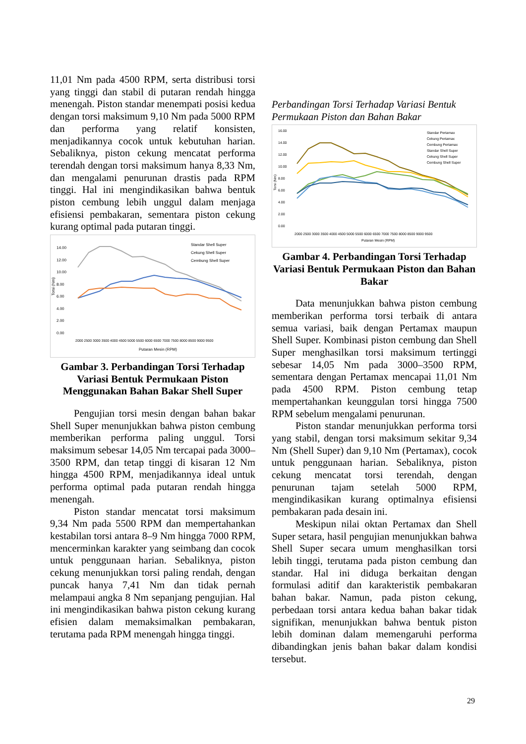11,01 Nm pada 4500 RPM, serta distribusi torsi yang tinggi dan stabil di putaran rendah hingga menengah. Piston standar menempati posisi kedua dengan torsi maksimum 9,10 Nm pada 5000 RPM dan performa yang relatif konsisten, menjadikannya cocok untuk kebutuhan harian. Sebaliknya, piston cekung mencatat performa terendah dengan torsi maksimum hanya 8,33 Nm, dan mengalami penurunan drastis pada RPM tinggi. Hal ini mengindikasikan bahwa bentuk piston cembung lebih unggul dalam menjaga efisiensi pembakaran, sementara piston cekung kurang optimal pada putaran tinggi.
Torsi (Nm)
14.00
12.00
10.00
8.00
6.00
4.00
2.00
0.00
Standar Shell Super
Cekung Shell Super
Cembung Shell Super
Putaran Mesin (RPM)
2000 2500 3000 3500 4000 4500 5000 5500 6000 6500 7000 7500 8000 8500 9000 9500
Gambar 3. Perbandingan Torsi Terhadap Variasi Bentuk Permukaan Piston Menggunakan Bahan Bakar Shell Super
Pengujian torsi mesin dengan bahan bakar Shell Super menunjukkan bahwa piston cembung memberikan performa paling unggul. Torsi maksimum sebesar 14,05 Nm tercapai pada 3000–3500 RPM, dan tetap tinggi di kisaran 12 Nm hingga 4500 RPM, menjadikannya ideal untuk performa optimal pada putaran rendah hingga menengah.
Piston standar mencatat torsi maksimum 9,34 Nm pada 5500 RPM dan mempertahankan kestabilan torsi antara 8–9 Nm hingga 7000 RPM, mencerminkan karakter yang seimbang dan cocok untuk penggunaan harian. Sebaliknya, piston cekung menunjukkan torsi paling rendah, dengan puncak hanya 7,41 Nm dan tidak pernah melampaui angka 8 Nm sepanjang pengujian. Hal ini mengindikasikan bahwa piston cekung kurang efisien dalam memaksimalkan pembakaran, terutama pada RPM menengah hingga tinggi.
Perbandingan Torsi Terhadap Variasi Bentuk Permukaan Piston dan Bahan Bakar
Torsi (Nm)
16.00
14.00
12.00
10.00
8.00
6.00
4.00
2.00
0.00
Standar Pertamax
Cekung Pertamax
Cembung Pertamax
Standar Shell Super
Cekung Shell Super
Cembung Shell Super
2000 2500 3000 3500 4000 4500 5000 5500 6000 6500 7000 7500 8000 8500 9000 9500
Putaran Mesin (RPM)
Gambar 4. Perbandingan Torsi Terhadap Variasi Bentuk Permukaan Piston dan Bahan Bakar
Data menunjukkan bahwa piston cembung memberikan performa torsi terbaik di antara semua variasi, baik dengan Pertamax maupun Shell Super. Kombinasi piston cembung dan Shell Super menghasilkan torsi maksimum tertinggi sebesar 14,05 Nm pada 3000–3500 RPM, sementara dengan Pertamax mencapai 11,01 Nm pada 4500 RPM. Piston cembung tetap mempertahankan keunggulan torsi hingga 7500 RPM sebelum mengalami penurunan.
Piston standar menunjukkan performa torsi yang stabil, dengan torsi maksimum sekitar 9,34 Nm (Shell Super) dan 9,10 Nm (Pertamax), cocok untuk penggunaan harian. Sebaliknya, piston cekung mencatat torsi terendah, dengan penurunan tajam setelah 5000 RPM, mengindikasikan kurang optimalnya efisiensi pembakaran pada desain ini.
Meskipun nilai oktan Pertamax dan Shell Super setara, hasil pengujian menunjukkan bahwa Shell Super secara umum menghasilkan torsi lebih tinggi, terutama pada piston cembung dan standar. Hal ini diduga berkaitan dengan formulasi aditif dan karakteristik pembakaran bahan bakar. Namun, pada piston cekung, perbedaan torsi antara kedua bahan bakar tidak signifikan, menunjukkan bahwa bentuk piston lebih dominan dalam memengaruhi performa dibandingkan jenis bahan bakar dalam kondisi tersebut.
29